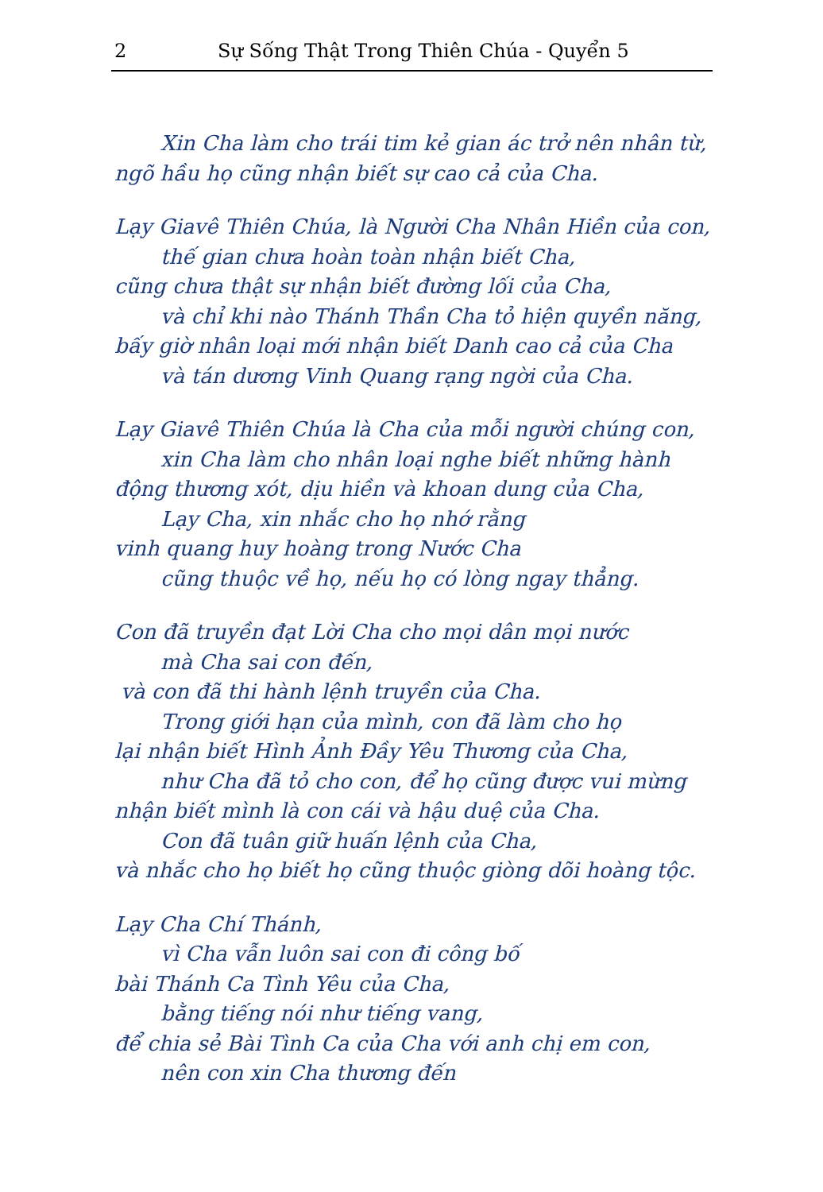2 Sự Sống Thật Trong Thiên Chúa - Quyển 5
Xin Cha làm cho trái tim kẻ gian ác trở nên nhân từ,
ngõ hầu họ cũng nhận biết sự cao cả của Cha.
Lạy Giavê Thiên Chúa, là Người Cha Nhân Hiền của con,
thế gian chưa hoàn toàn nhận biết Cha,
cũng chưa thật sự nhận biết đường lối của Cha,
và chỉ khi nào Thánh Thần Cha tỏ hiện quyền năng,
bấy giờ nhân loại mới nhận biết Danh cao cả của Cha
và tán dương Vinh Quang rạng ngời của Cha.
Lạy Giavê Thiên Chúa là Cha của mỗi người chúng con,
xin Cha làm cho nhân loại nghe biết những hành
động thương xót, dịu hiền và khoan dung của Cha,
Lạy Cha, xin nhắc cho họ nhớ rằng
vinh quang huy hoàng trong Nước Cha
cũng thuộc về họ, nếu họ có lòng ngay thẳng.
Con đã truyền đạt Lời Cha cho mọi dân mọi nước
mà Cha sai con đến,
và con đã thi hành lệnh truyền của Cha.
Trong giới hạn của mình, con đã làm cho họ
lại nhận biết Hình Ảnh Đầy Yêu Thương của Cha,
như Cha đã tỏ cho con, để họ cũng được vui mừng
nhận biết mình là con cái và hậu duệ của Cha.
Con đã tuân giữ huấn lệnh của Cha,
và nhắc cho họ biết họ cũng thuộc giòng dõi hoàng tộc.
Lạy Cha Chí Thánh,
vì Cha vẫn luôn sai con đi công bố
bài Thánh Ca Tình Yêu của Cha,
bằng tiếng nói như tiếng vang,
để chia sẻ Bài Tình Ca của Cha với anh chị em con,
nên con xin Cha thương đến